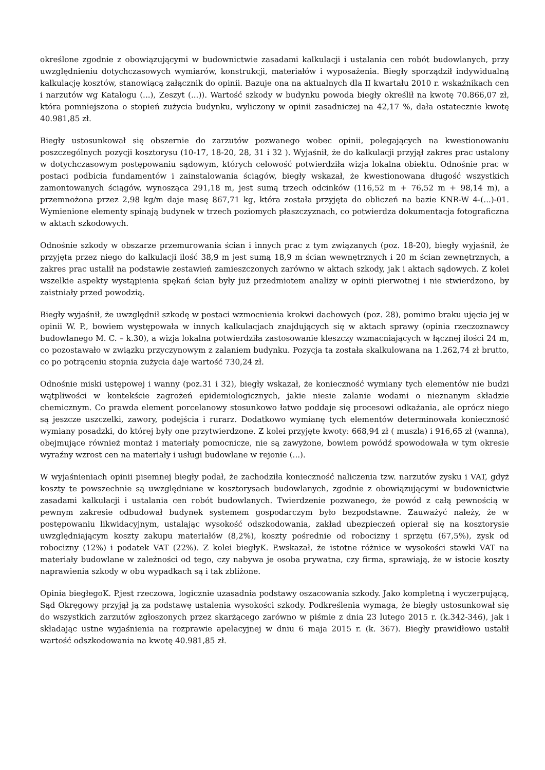określone zgodnie z obowiązującymi w budownictwie zasadami kalkulacji i ustalania cen robót budowlanych, przy uwzględnieniu dotychczasowych wymiarów, konstrukcji, materiałów i wyposażenia. Biegły sporządził indywidualną kalkulację kosztów, stanowiącą załącznik do opinii. Bazuje ona na aktualnych dla II kwartału 2010 r. wskaźnikach cen i narzutów wg Katalogu (...), Zeszyt (...)). Wartość szkody w budynku powoda biegły określił na kwotę 70.866,07 zł, która pomniejszona o stopień zużycia budynku, wyliczony w opinii zasadniczej na 42,17 %, dała ostatecznie kwotę 40.981,85 zł.
Biegły ustosunkował się obszernie do zarzutów pozwanego wobec opinii, polegających na kwestionowaniu poszczególnych pozycji kosztorysu (10-17, 18-20, 28, 31 i 32 ). Wyjaśnił, że do kalkulacji przyjął zakres prac ustalony w dotychczasowym postępowaniu sądowym, których celowość potwierdziła wizja lokalna obiektu. Odnośnie prac w postaci podbicia fundamentów i zainstalowania ściągów, biegły wskazał, że kwestionowana długość wszystkich zamontowanych ściągów, wynosząca 291,18 m, jest sumą trzech odcinków (116,52 m + 76,52 m + 98,14 m), a przemnożona przez 2,98 kg/m daje masę 867,71 kg, która została przyjęta do obliczeń na bazie KNR-W 4-(...)-01. Wymienione elementy spinają budynek w trzech poziomych płaszczyznach, co potwierdza dokumentacja fotograficzna w aktach szkodowych.
Odnośnie szkody w obszarze przemurowania ścian i innych prac z tym związanych (poz. 18-20), biegły wyjaśnił, że przyjęta przez niego do kalkulacji ilość 38,9 m jest sumą 18,9 m ścian wewnętrznych i 20 m ścian zewnętrznych, a zakres prac ustalił na podstawie zestawień zamieszczonych zarówno w aktach szkody, jak i aktach sądowych. Z kolei wszelkie aspekty wystąpienia spękań ścian były już przedmiotem analizy w opinii pierwotnej i nie stwierdzono, by zaistniały przed powodzią.
Biegły wyjaśnił, że uwzględnił szkodę w postaci wzmocnienia krokwi dachowych (poz. 28), pomimo braku ujęcia jej w opinii W. P., bowiem występowała w innych kalkulacjach znajdujących się w aktach sprawy (opinia rzeczoznawcy budowlanego M. C. – k.30), a wizja lokalna potwierdziła zastosowanie kleszczy wzmacniających w łącznej ilości 24 m, co pozostawało w związku przyczynowym z zalaniem budynku. Pozycja ta została skalkulowana na 1.262,74 zł brutto, co po potrąceniu stopnia zużycia daje wartość 730,24 zł.
Odnośnie miski ustępowej i wanny (poz.31 i 32), biegły wskazał, że konieczność wymiany tych elementów nie budzi wątpliwości w kontekście zagrożeń epidemiologicznych, jakie niesie zalanie wodami o nieznanym składzie chemicznym. Co prawda element porcelanowy stosunkowo łatwo poddaje się procesowi odkażania, ale oprócz niego są jeszcze uszczelki, zawory, podejścia i rurarz. Dodatkowo wymianę tych elementów determinowała konieczność wymiany posadzki, do której były one przytwierdzone. Z kolei przyjęte kwoty: 668,94 zł ( muszla) i 916,65 zł (wanna), obejmujące również montaż i materiały pomocnicze, nie są zawyżone, bowiem powódź spowodowała w tym okresie wyraźny wzrost cen na materiały i usługi budowlane w rejonie (...).
W wyjaśnieniach opinii pisemnej biegły podał, że zachodziła konieczność naliczenia tzw. narzutów zysku i VAT, gdyż koszty te powszechnie są uwzględniane w kosztorysach budowlanych, zgodnie z obowiązującymi w budownictwie zasadami kalkulacji i ustalania cen robót budowlanych. Twierdzenie pozwanego, że powód z całą pewnością w pewnym zakresie odbudował budynek systemem gospodarczym było bezpodstawne. Zauważyć należy, że w postępowaniu likwidacyjnym, ustalając wysokość odszkodowania, zakład ubezpieczeń opierał się na kosztorysie uwzględniającym koszty zakupu materiałów (8,2%), koszty pośrednie od robocizny i sprzętu (67,5%), zysk od robocizny (12%) i podatek VAT (22%). Z kolei biegłyK. P.wskazał, że istotne różnice w wysokości stawki VAT na materiały budowlane w zależności od tego, czy nabywa je osoba prywatna, czy firma, sprawiają, że w istocie koszty naprawienia szkody w obu wypadkach są i tak zbliżone.
Opinia biegłegoK. P.jest rzeczowa, logicznie uzasadnia podstawy oszacowania szkody. Jako kompletną i wyczerpującą, Sąd Okręgowy przyjął ją za podstawę ustalenia wysokości szkody. Podkreślenia wymaga, że biegły ustosunkował się do wszystkich zarzutów zgłoszonych przez skarżącego zarówno w piśmie z dnia 23 lutego 2015 r. (k.342-346), jak i składając ustne wyjaśnienia na rozprawie apelacyjnej w dniu 6 maja 2015 r. (k. 367). Biegły prawidłowo ustalił wartość odszkodowania na kwotę 40.981,85 zł.